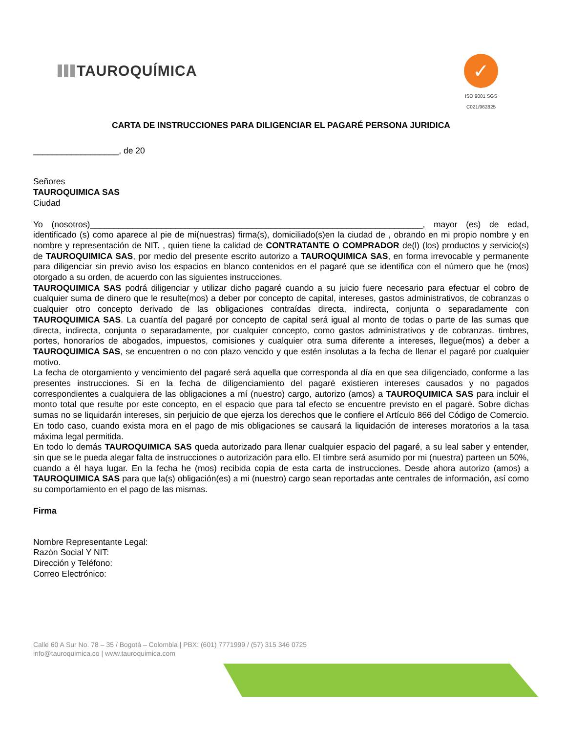TAUROQUÍMICA
✓
ISO 9001 SGS
C021/962825
CARTA DE INSTRUCCIONES PARA DILIGENCIAR EL PAGARÉ PERSONA JURIDICA
__________________, de 20
Señores
TAUROQUIMICA SAS
Ciudad
Yo (nosotros)______________________________________________________________________, mayor (es) de edad, identificado (s) como aparece al pie de mi(nuestras) firma(s), domiciliado(s)en la ciudad de , obrando en mi propio nombre y en nombre y representación de NIT. , quien tiene la calidad de CONTRATANTE O COMPRADOR de(l) (los) productos y servicio(s) de TAUROQUIMICA SAS, por medio del presente escrito autorizo a TAUROQUIMICA SAS, en forma irrevocable y permanente para diligenciar sin previo aviso los espacios en blanco contenidos en el pagaré que se identifica con el número que he (mos) otorgado a su orden, de acuerdo con las siguientes instrucciones.
TAUROQUIMICA SAS podrá diligenciar y utilizar dicho pagaré cuando a su juicio fuere necesario para efectuar el cobro de cualquier suma de dinero que le resulte(mos) a deber por concepto de capital, intereses, gastos administrativos, de cobranzas o cualquier otro concepto derivado de las obligaciones contraídas directa, indirecta, conjunta o separadamente con TAUROQUIMICA SAS. La cuantía del pagaré por concepto de capital será igual al monto de todas o parte de las sumas que directa, indirecta, conjunta o separadamente, por cualquier concepto, como gastos administrativos y de cobranzas, timbres, portes, honorarios de abogados, impuestos, comisiones y cualquier otra suma diferente a intereses, llegue(mos) a deber a TAUROQUIMICA SAS, se encuentren o no con plazo vencido y que estén insolutas a la fecha de llenar el pagaré por cualquier motivo.
La fecha de otorgamiento y vencimiento del pagaré será aquella que corresponda al día en que sea diligenciado, conforme a las presentes instrucciones. Si en la fecha de diligenciamiento del pagaré existieren intereses causados y no pagados correspondientes a cualquiera de las obligaciones a mí (nuestro) cargo, autorizo (amos) a TAUROQUIMICA SAS para incluir el monto total que resulte por este concepto, en el espacio que para tal efecto se encuentre previsto en el pagaré. Sobre dichas sumas no se liquidarán intereses, sin perjuicio de que ejerza los derechos que le confiere el Artículo 866 del Código de Comercio. En todo caso, cuando exista mora en el pago de mis obligaciones se causará la liquidación de intereses moratorios a la tasa máxima legal permitida.
En todo lo demás TAUROQUIMICA SAS queda autorizado para llenar cualquier espacio del pagaré, a su leal saber y entender, sin que se le pueda alegar falta de instrucciones o autorización para ello. El timbre será asumido por mi (nuestra) parteen un 50%, cuando a él haya lugar. En la fecha he (mos) recibida copia de esta carta de instrucciones. Desde ahora autorizo (amos) a TAUROQUIMICA SAS para que la(s) obligación(es) a mi (nuestro) cargo sean reportadas ante centrales de información, así como su comportamiento en el pago de las mismas.
Firma
Nombre Representante Legal:
Razón Social Y NIT:
Dirección y Teléfono:
Correo Electrónico:
Calle 60 A Sur No. 78 – 35 / Bogotá – Colombia | PBX: (601) 7771999 / (57) 315 346 0725
info@tauroquimica.co | www.tauroquimica.com